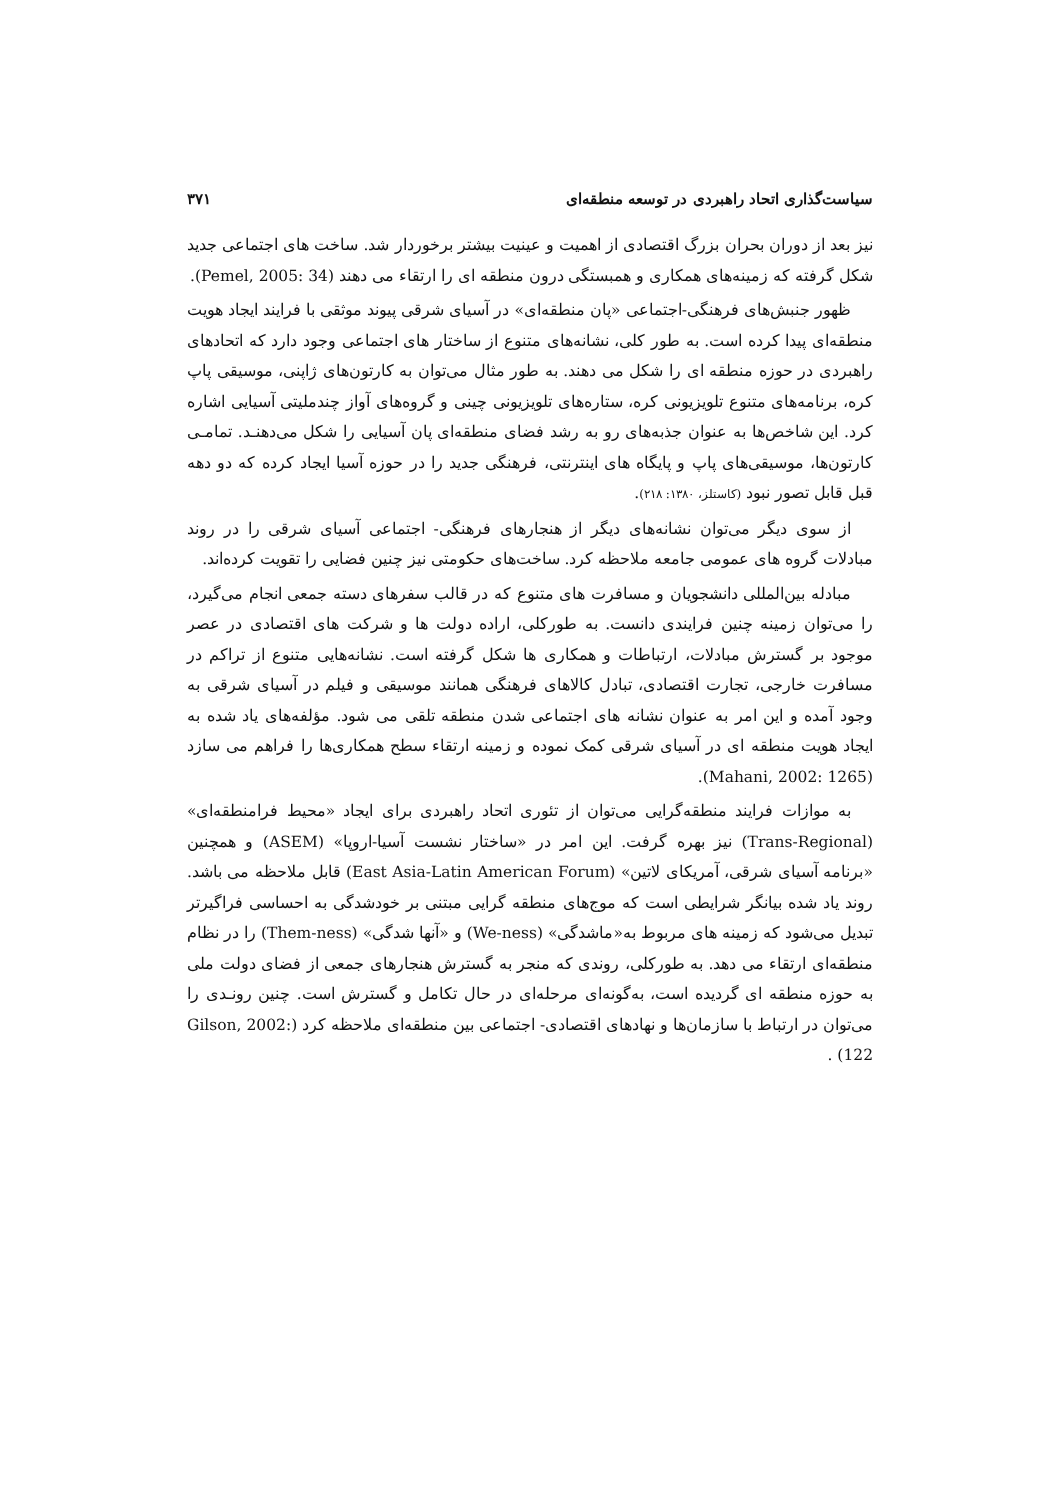سیاست‌گذاری اتحاد راهبردی در توسعه منطقه‌ای ۳۷۱
نیز بعد از دوران بحران بزرگ اقتصادی از اهمیت و عینیت بیشتر برخوردار شد. ساخت های اجتماعی جدید شکل گرفته که زمینه‌های همکاری و همبستگی درون منطقه ای را ارتقاء می دهند (Pemel, 2005: 34).
ظهور جنبش‌های فرهنگی-اجتماعی «پان منطقه‌ای» در آسیای شرقی پیوند موثقی با فرایند ایجاد هویت منطقه‌ای پیدا کرده است. به طور کلی، نشانه‌های متنوع از ساختار های اجتماعی وجود دارد که اتحادهای راهبردی در حوزه منطقه ای را شکل می دهند. به طور مثال می‌توان به کارتون‌های ژاپنی، موسیقی پاپ کره، برنامه‌های متنوع تلویزیونی کره، ستاره‌های تلویزیونی چینی و گروه‌های آواز چندملیتی آسیایی اشاره کرد. این شاخص‌ها به عنوان جذبه‌های رو به رشد فضای منطقه‌ای پان آسیایی را شکل می‌دهنـد. تمامـی کارتون‌ها، موسیقی‌های پاپ و پایگاه های اینترنتی، فرهنگی جدید را در حوزه آسیا ایجاد کرده که دو دهه قبل قابل تصور نبود (کاستلز، ۱۳۸۰: ۲۱۸).
از سوی دیگر می‌توان نشانه‌های دیگر از هنجارهای فرهنگی- اجتماعی آسیای شرقی را در روند مبادلات گروه های عمومی جامعه ملاحظه کرد. ساخت‌های حکومتی نیز چنین فضایی را تقویت کرده‌اند.
مبادله بین‌المللی دانشجویان و مسافرت های متنوع که در قالب سفرهای دسته جمعی انجام می‌گیرد، را می‌توان زمینه چنین فرایندی دانست. به طورکلی، اراده دولت ها و شرکت های اقتصادی در عصر موجود بر گسترش مبادلات، ارتباطات و همکاری ها شکل گرفته است. نشانه‌هایی متنوع از تراکم در مسافرت خارجی، تجارت اقتصادی، تبادل کالاهای فرهنگی همانند موسیقی و فیلم در آسیای شرقی به وجود آمده و این امر به عنوان نشانه های اجتماعی شدن منطقه تلقی می شود. مؤلفه‌های یاد شده به ایجاد هویت منطقه ای در آسیای شرقی کمک نموده و زمینه ارتقاء سطح همکاری‌ها را فراهم می سازد (Mahani, 2002: 1265).
به موازات فرایند منطقه‌گرایی می‌توان از تئوری اتحاد راهبردی برای ایجاد «محیط فرامنطقه‌ای» (Trans-Regional) نیز بهره گرفت. این امر در «ساختار نشست آسیا-اروپا» (ASEM) و همچنین «برنامه آسیای شرقی، آمریکای لاتین» (East Asia-Latin American Forum) قابل ملاحظه می باشد. روند یاد شده بیانگر شرایطی است که موج‌های منطقه گرایی مبتنی بر خودشدگی به احساسی فراگیرتر تبدیل می‌شود که زمینه های مربوط به«ماشدگی» (We-ness) و «آنها شدگی» (Them-ness) را در نظام منطقه‌ای ارتقاء می دهد. به طورکلی، روندی که منجر به گسترش هنجارهای جمعی از فضای دولت ملی به حوزه منطقه ای گردیده است، به‌گونه‌ای مرحله‌ای در حال تکامل و گسترش است. چنین رونـدی را می‌توان در ارتباط با سازمان‌ها و نهادهای اقتصادی- اجتماعی بین منطقه‌ای ملاحظه کرد (Gilson, 2002: 122) .